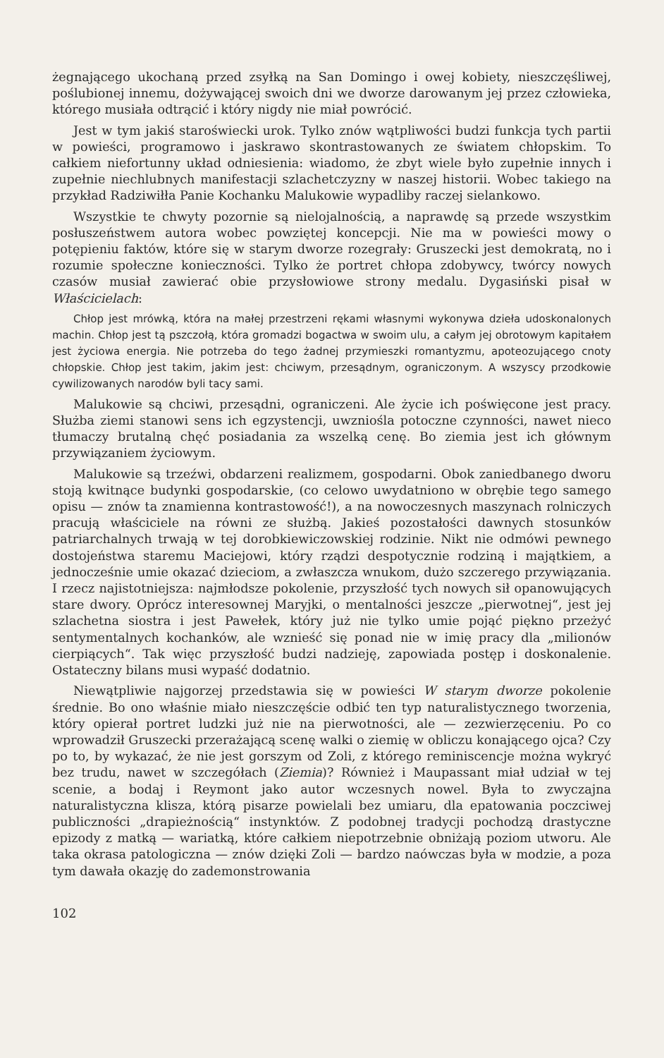żegnającego ukochaną przed zsyłką na San Domingo i owej kobiety, nieszczęśliwej, poślubionej innemu, dożywającej swoich dni we dworze darowanym jej przez człowieka, którego musiała odtrącić i który nigdy nie miał powrócić.
Jest w tym jakiś staroświecki urok. Tylko znów wątpliwości budzi funkcja tych partii w powieści, programowo i jaskrawo skontrastowanych ze światem chłopskim. To całkiem niefortunny układ odniesienia: wiadomo, że zbyt wiele było zupełnie innych i zupełnie niechlubnych manifestacji szlachetczyzny w naszej historii. Wobec takiego na przykład Radziwiłła Panie Kochanku Malukowie wypadliby raczej sielankowo.
Wszystkie te chwyty pozornie są nielojalnością, a naprawdę są przede wszystkim posłuszeństwem autora wobec powziętej koncepcji. Nie ma w powieści mowy o potępieniu faktów, które się w starym dworze rozegrały: Gruszecki jest demokratą, no i rozumie społeczne konieczności. Tylko że portret chłopa zdobywcy, twórcy nowych czasów musiał zawierać obie przysłowiowe strony medalu. Dygasiński pisał w Właścicielach:
Chłop jest mrówką, która na małej przestrzeni rękami własnymi wykonywa dzieła udoskonalonych machin. Chłop jest tą pszczołą, która gromadzi bogactwa w swoim ulu, a całym jej obrotowym kapitałem jest życiowa energia. Nie potrzeba do tego żadnej przymieszki romantyzmu, apoteozującego cnoty chłopskie. Chłop jest takim, jakim jest: chciwym, przesądnym, ograniczonym. A wszyscy przodkowie cywilizowanych narodów byli tacy sami.
Malukowie są chciwi, przesądni, ograniczeni. Ale życie ich poświęcone jest pracy. Służba ziemi stanowi sens ich egzystencji, uwzniośla potoczne czynności, nawet nieco tłumaczy brutalną chęć posiadania za wszelką cenę. Bo ziemia jest ich głównym przywiązaniem życiowym.
Malukowie są trzeźwi, obdarzeni realizmem, gospodarni. Obok zaniedbanego dworu stoją kwitnące budynki gospodarskie, (co celowo uwydatniono w obrębie tego samego opisu — znów ta znamienna kontrastowość!), a na nowoczesnych maszynach rolniczych pracują właściciele na równi ze służbą. Jakieś pozostałości dawnych stosunków patriarchalnych trwają w tej dorobkiewiczowskiej rodzinie. Nikt nie odmówi pewnego dostojeństwa staremu Maciejowi, który rządzi despotycznie rodziną i majątkiem, a jednocześnie umie okazać dzieciom, a zwłaszcza wnukom, dużo szczerego przywiązania. I rzecz najistotniejsza: najmłodsze pokolenie, przyszłość tych nowych sił opanowujących stare dwory. Oprócz interesownej Maryjki, o mentalności jeszcze „pierwotnej“, jest jej szlachetna siostra i jest Pawełek, który już nie tylko umie pojąć piękno przeżyć sentymentalnych kochanków, ale wznieść się ponad nie w imię pracy dla „milionów cierpiących“. Tak więc przyszłość budzi nadzieję, zapowiada postęp i doskonalenie. Ostateczny bilans musi wypaść dodatnio.
Niewątpliwie najgorzej przedstawia się w powieści W starym dworze pokolenie średnie. Bo ono właśnie miało nieszczęście odbić ten typ naturalistycznego tworzenia, który opierał portret ludzki już nie na pierwotności, ale — zezwierzęceniu. Po co wprowadził Gruszecki przerażającą scenę walki o ziemię w obliczu konającego ojca? Czy po to, by wykazać, że nie jest gorszym od Zoli, z którego reminiscencje można wykryć bez trudu, nawet w szczegółach (Ziemia)? Również i Maupassant miał udział w tej scenie, a bodaj i Reymont jako autor wczesnych nowel. Była to zwyczajna naturalistyczna klisza, którą pisarze powielali bez umiaru, dla epatowania poczciwej publiczności „drapieżnością“ instynktów. Z podobnej tradycji pochodzą drastyczne epizody z matką — wariatką, które całkiem niepotrzebnie obniżają poziom utworu. Ale taka okrasa patologiczna — znów dzięki Zoli — bardzo naówczas była w modzie, a poza tym dawała okazję do zademonstrowania
102